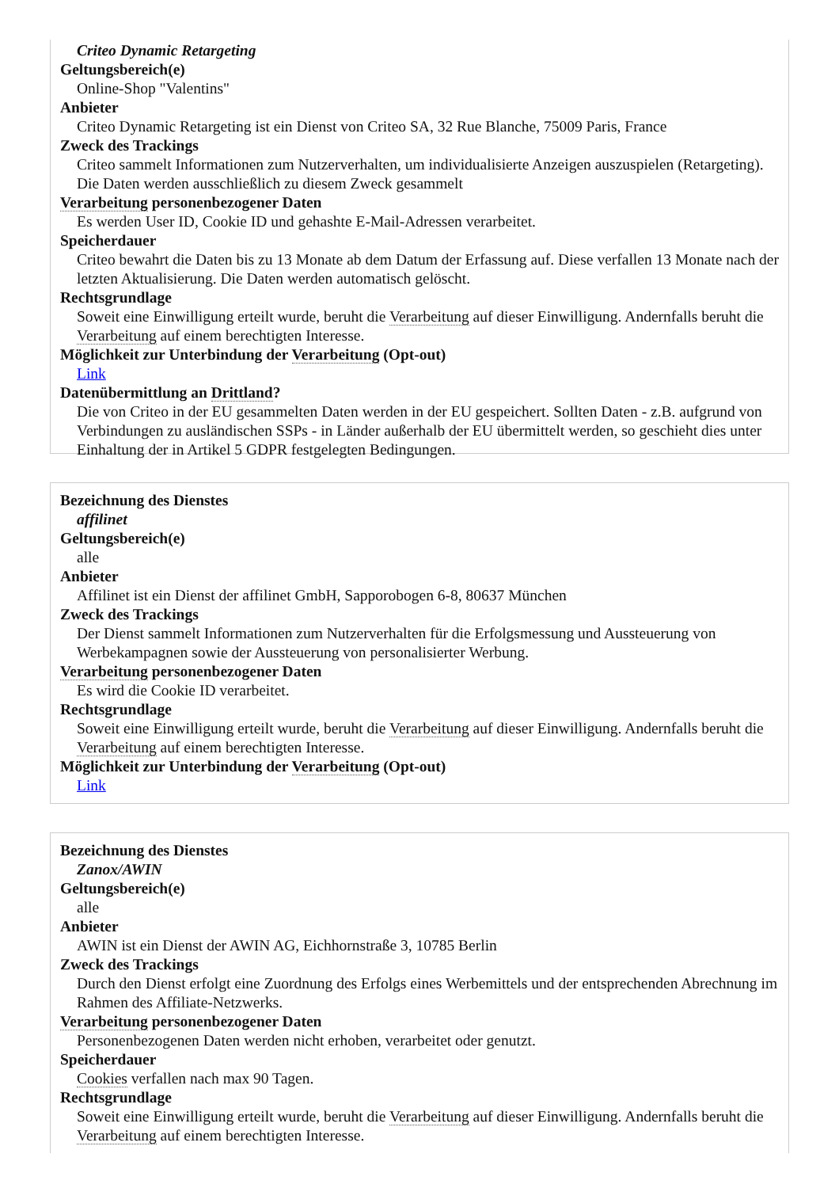Criteo Dynamic Retargeting
Geltungsbereich(e)
Online-Shop "Valentins"
Anbieter
Criteo Dynamic Retargeting ist ein Dienst von Criteo SA, 32 Rue Blanche, 75009 Paris, France
Zweck des Trackings
Criteo sammelt Informationen zum Nutzerverhalten, um individualisierte Anzeigen auszuspielen (Retargeting). Die Daten werden ausschließlich zu diesem Zweck gesammelt
Verarbeitung personenbezogener Daten
Es werden User ID, Cookie ID und gehashte E-Mail-Adressen verarbeitet.
Speicherdauer
Criteo bewahrt die Daten bis zu 13 Monate ab dem Datum der Erfassung auf. Diese verfallen 13 Monate nach der letzten Aktualisierung. Die Daten werden automatisch gelöscht.
Rechtsgrundlage
Soweit eine Einwilligung erteilt wurde, beruht die Verarbeitung auf dieser Einwilligung. Andernfalls beruht die Verarbeitung auf einem berechtigten Interesse.
Möglichkeit zur Unterbindung der Verarbeitung (Opt-out)
Link
Datenübermittlung an Drittland?
Die von Criteo in der EU gesammelten Daten werden in der EU gespeichert. Sollten Daten - z.B. aufgrund von Verbindungen zu ausländischen SSPs - in Länder außerhalb der EU übermittelt werden, so geschieht dies unter Einhaltung der in Artikel 5 GDPR festgelegten Bedingungen.
Bezeichnung des Dienstes
affilinet
Geltungsbereich(e)
alle
Anbieter
Affilinet ist ein Dienst der affilinet GmbH, Sapporobogen 6-8, 80637 München
Zweck des Trackings
Der Dienst sammelt Informationen zum Nutzerverhalten für die Erfolgsmessung und Aussteuerung von Werbekampagnen sowie der Aussteuerung von personalisierter Werbung.
Verarbeitung personenbezogener Daten
Es wird die Cookie ID verarbeitet.
Rechtsgrundlage
Soweit eine Einwilligung erteilt wurde, beruht die Verarbeitung auf dieser Einwilligung. Andernfalls beruht die Verarbeitung auf einem berechtigten Interesse.
Möglichkeit zur Unterbindung der Verarbeitung (Opt-out)
Link
Bezeichnung des Dienstes
Zanox/AWIN
Geltungsbereich(e)
alle
Anbieter
AWIN ist ein Dienst der AWIN AG, Eichhornstraße 3, 10785 Berlin
Zweck des Trackings
Durch den Dienst erfolgt eine Zuordnung des Erfolgs eines Werbemittels und der entsprechenden Abrechnung im Rahmen des Affiliate-Netzwerks.
Verarbeitung personenbezogener Daten
Personenbezogenen Daten werden nicht erhoben, verarbeitet oder genutzt.
Speicherdauer
Cookies verfallen nach max 90 Tagen.
Rechtsgrundlage
Soweit eine Einwilligung erteilt wurde, beruht die Verarbeitung auf dieser Einwilligung. Andernfalls beruht die Verarbeitung auf einem berechtigten Interesse.